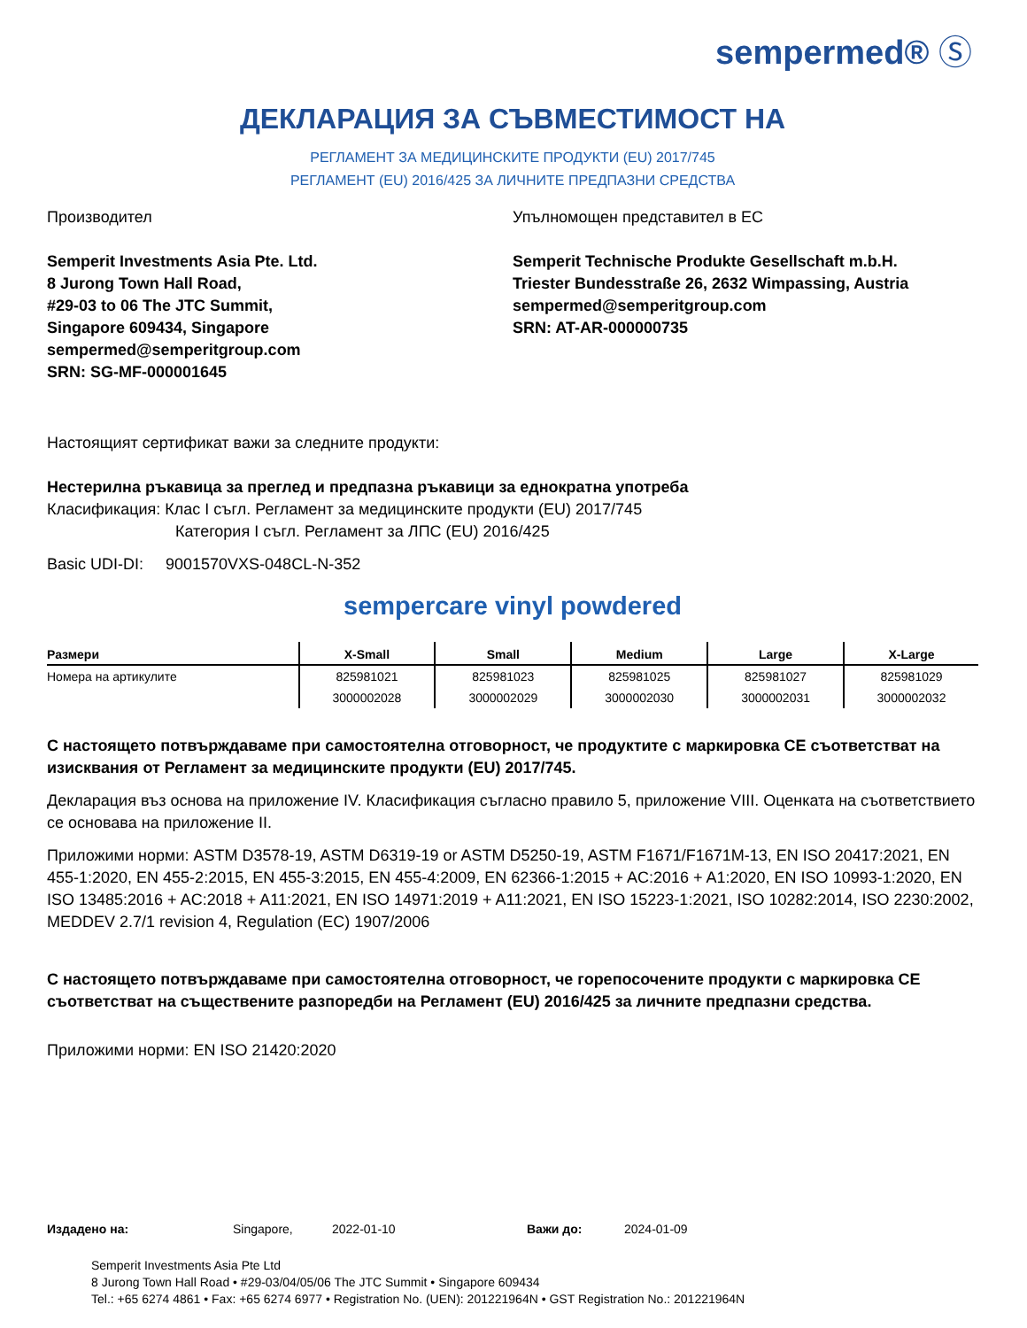sempermed® Ⓢ
ДЕКЛАРАЦИЯ ЗА СЪВМЕСТИМОСТ НА
РЕГЛАМЕНТ ЗА МЕДИЦИНСКИТЕ ПРОДУКТИ (EU) 2017/745
РЕГЛАМЕНТ (EU) 2016/425 ЗА ЛИЧНИТЕ ПРЕДПАЗНИ СРЕДСТВА
Производител
Semperit Investments Asia Pte. Ltd.
8 Jurong Town Hall Road,
#29-03 to 06 The JTC Summit,
Singapore 609434, Singapore
sempermed@semperitgroup.com
SRN: SG-MF-000001645
Упълномощен представител в ЕС
Semperit Technische Produkte Gesellschaft m.b.H.
Triester Bundesstraße 26, 2632 Wimpassing, Austria
sempermed@semperitgroup.com
SRN: AT-AR-000000735
Настоящият сертификат важи за следните продукти:
Нестерилна ръкавица за преглед и предпазна ръкавици за еднократна употреба
Класификация: Клас I съгл. Регламент за медицинските продукти (EU) 2017/745
Категория I съгл. Регламент за ЛПС (EU) 2016/425
Basic UDI-DI: 9001570VXS-048CL-N-352
sempercare vinyl powdered
| Размери | X-Small | Small | Medium | Large | X-Large |
| --- | --- | --- | --- | --- | --- |
| Номера на артикулите | 825981021 | 825981023 | 825981025 | 825981027 | 825981029 |
| | 3000002028 | 3000002029 | 3000002030 | 3000002031 | 3000002032 |
С настоящето потвърждаваме при самостоятелна отговорност, че продуктите с маркировка СЕ съответстват на изисквания от Регламент за медицинските продукти (EU) 2017/745.
Декларация въз основа на приложение IV. Класификация съгласно правило 5, приложение VIII. Оценката на съответствието се основава на приложение II.
Приложими норми: ASTM D3578-19, ASTM D6319-19 or ASTM D5250-19, ASTM F1671/F1671M-13, EN ISO 20417:2021, EN 455-1:2020, EN 455-2:2015, EN 455-3:2015, EN 455-4:2009, EN 62366-1:2015 + AC:2016 + A1:2020, EN ISO 10993-1:2020, EN ISO 13485:2016 + AC:2018 + A11:2021, EN ISO 14971:2019 + A11:2021, EN ISO 15223-1:2021, ISO 10282:2014, ISO 2230:2002, MEDDEV 2.7/1 revision 4, Regulation (EC) 1907/2006
С настоящето потвърждаваме при самостоятелна отговорност, че горепосочените продукти с маркировка СЕ съответстват на съществените разпоредби на Регламент (EU) 2016/425 за личните предпазни средства.
Приложими норми: EN ISO 21420:2020
Издадено на: Singapore, 2022-01-10 Важи до: 2024-01-09
Semperit Investments Asia Pte Ltd
8 Jurong Town Hall Road • #29-03/04/05/06 The JTC Summit • Singapore 609434
Tel.: +65 6274 4861 • Fax: +65 6274 6977 • Registration No. (UEN): 201221964N • GST Registration No.: 201221964N